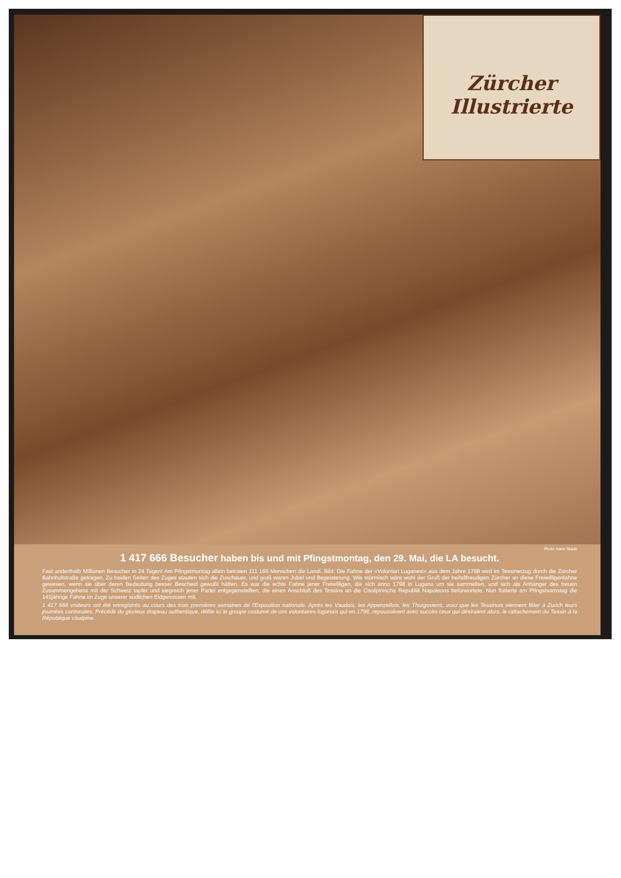Zürcher Illustrierte
Photo Hans Staub
1 417 666 Besucher haben bis und mit Pfingstmontag, den 29. Mai, die LA besucht.
Fast anderthalb Millionen Besucher in 24 Tagen! Am Pfingstmontag allein betraten 111 166 Menschen die Landi. Bild: Die Fahne der «Volontari Luganesi» aus dem Jahre 1798 wird im Tessinerzug durch die Zürcher Bahnhofstraße getragen. Zu beiden Seiten des Zuges stauten sich die Zuschauer, und groß waren Jubel und Begeisterung. Wie stürmisch wäre wohl der Gruß der beifallfreudigen Zürcher an diese Freiwilligenfahne gewesen, wenn sie über deren Bedeutung besser Bescheid gewußt hätten. Es war die echte Fahne jener Freiwilligen, die sich anno 1798 in Lugano um sie sammelten, und sich als Anhänger des treuen Zusammengehens mit der Schweiz tapfer und siegreich jener Partei entgegenstellten, die einen Anschluß des Tessins an die Cisalpinische Republik Napoleons befürwortete. Nun flatterte am Pfingstsamstag die 141jährige Fahne im Zuge unserer südlichen Eidgenossen mit.
1 417 666 visiteurs ont été enregistrés au cours des trois premières semaines de l'Exposition nationale. Après les Vaudois, les Appenzellois, les Thurgoviens, voici que les Tessinois viennent fêter à Zurich leurs journées cantonales. Précédé du glorieux drapeau authentique, défile ici le groupe costumé de ces volontaires luganais qui en 1798, repoussèrent avec succès ceux qui désiraient alors, le rattachement du Tessin à la République cisalpine.